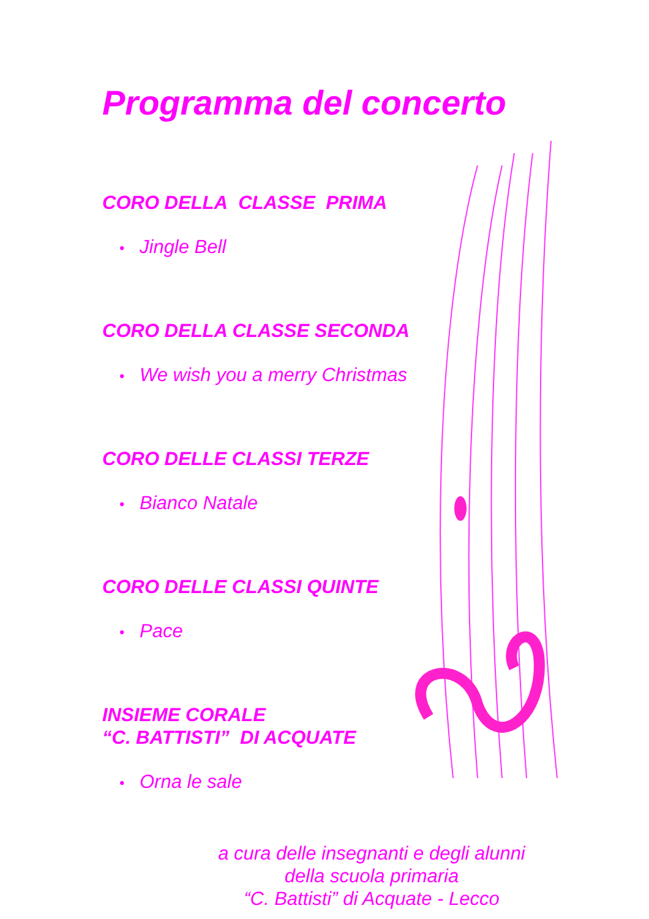Programma del concerto
CORO DELLA CLASSE PRIMA
• Jingle Bell
CORO DELLA CLASSE SECONDA
• We wish you a merry Christmas
CORO DELLE CLASSI TERZE
• Bianco Natale
CORO DELLE CLASSI QUINTE
• Pace
INSIEME CORALE
“C. BATTISTI” DI ACQUATE
• Orna le sale
a cura delle insegnanti e degli alunni
della scuola primaria
“C. Battisti” di Acquate - Lecco